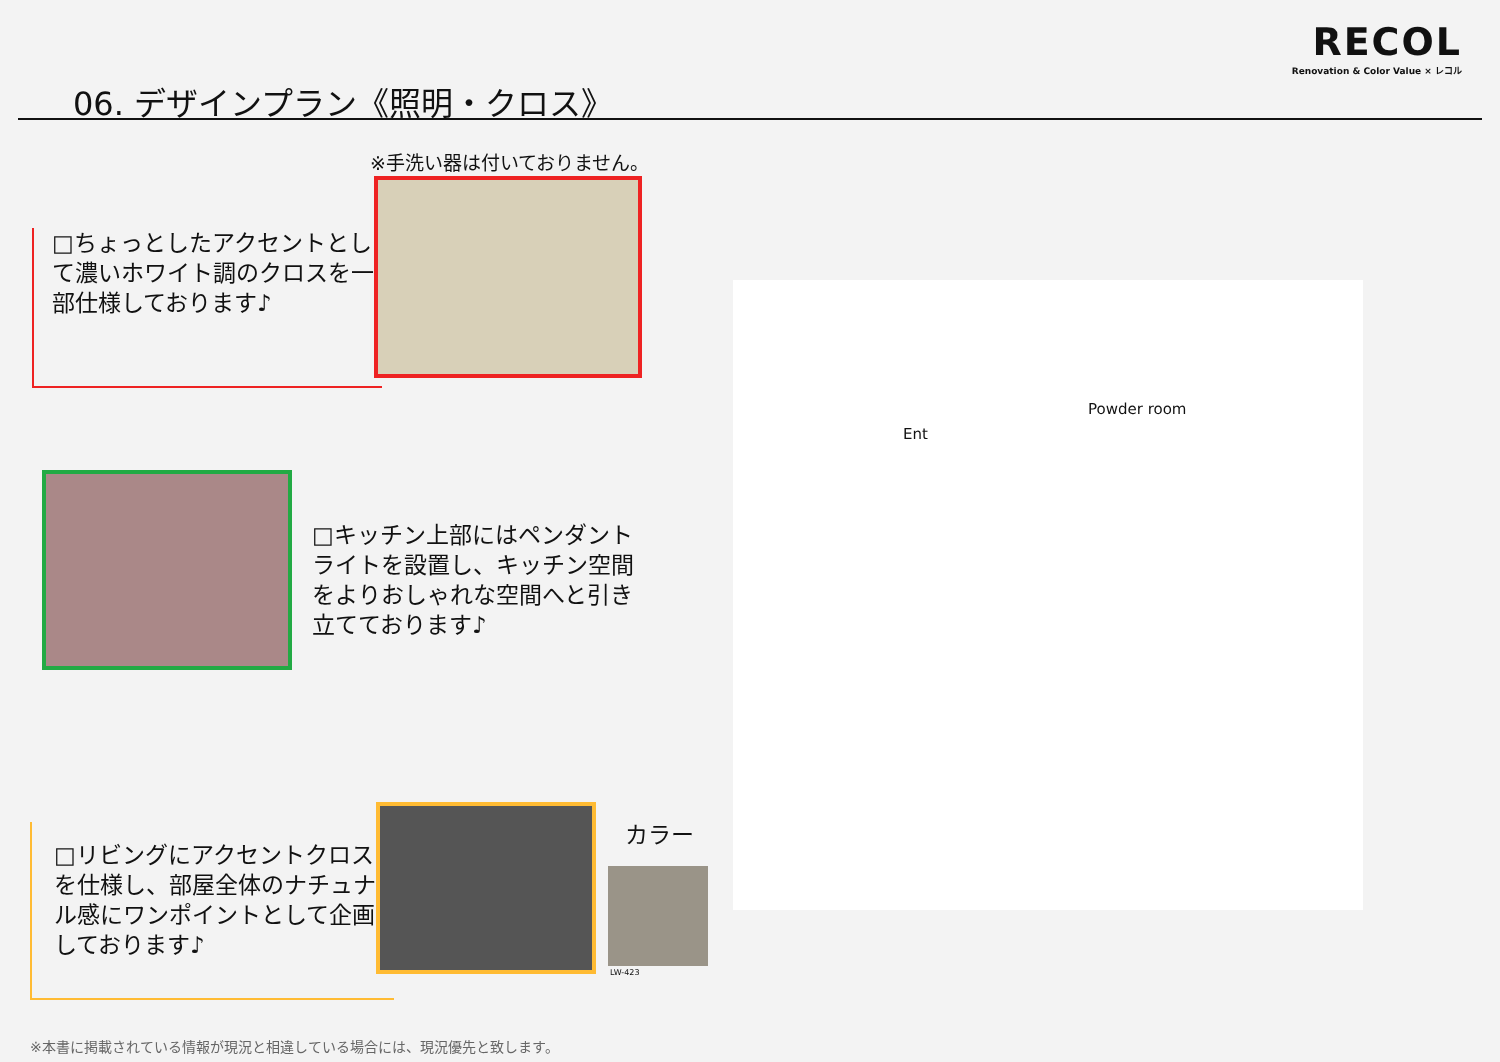06. デザインプラン《照明・クロス》
RECOL
Renovation & Color Value × レコル
※手洗い器は付いておりません。
□ちょっとしたアクセントとして濃いホワイト調のクロスを一部仕様しております♪
□キッチン上部にはペンダントライトを設置し、キッチン空間をよりおしゃれな空間へと引き立てております♪
カラー
LW-423
□リビングにアクセントクロスを仕様し、部屋全体のナチュナル感にワンポイントとして企画しております♪
Ent
Powder room
※本書に掲載されている情報が現況と相違している場合には、現況優先と致します。